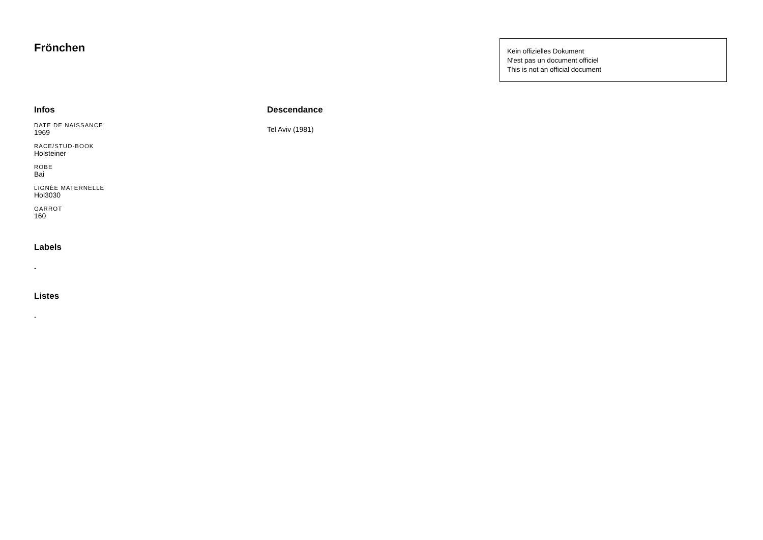Frönchen
Kein offizielles Dokument
N'est pas un document officiel
This is not an official document
Infos
DATE DE NAISSANCE
1969
RACE/STUD-BOOK
Holsteiner
ROBE
Bai
LIGNÉE MATERNELLE
Hol3030
GARROT
160
Labels
-
Listes
-
Descendance
Tel Aviv (1981)